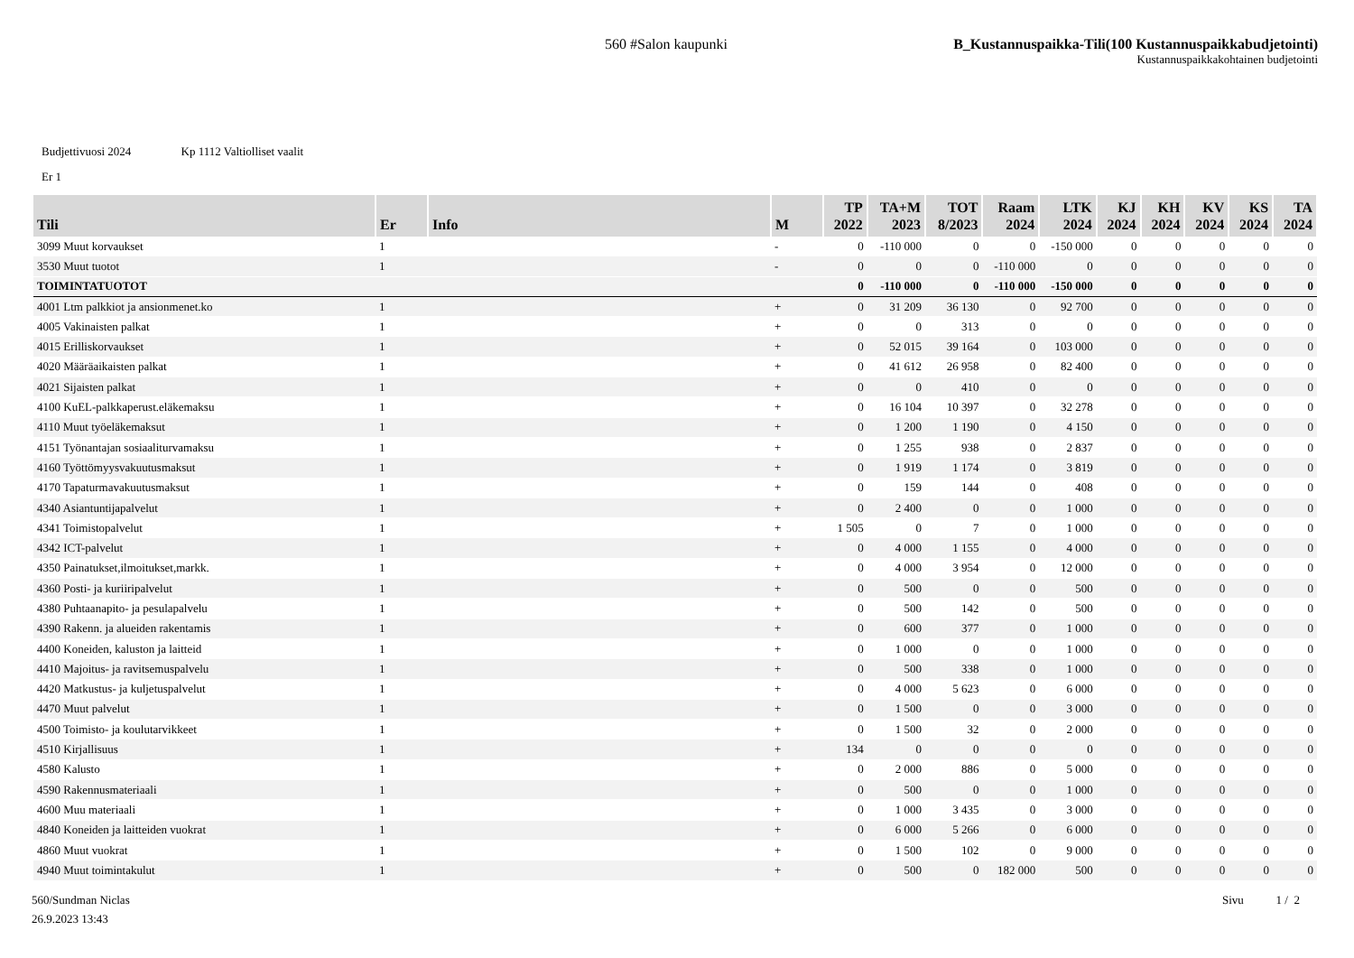560 #Salon kaupunki B_Kustannuspaikka-Tili(100 Kustannuspaikkabudjetointi)
Kustannuspaikkakohtainen budjetointi
Budjettivuosi 2024 Kp 1112 Valtiolliset vaalit
Er 1
| Tili | Er | Info | M | TP 2022 | TA+M 2023 | TOT 8/2023 | Raam 2024 | LTK 2024 | KJ 2024 | KH 2024 | KV 2024 | KS 2024 | TA 2024 |
| --- | --- | --- | --- | --- | --- | --- | --- | --- | --- | --- | --- | --- | --- |
| 3099 Muut korvaukset | 1 | | - | 0 | -110 000 | 0 | 0 | -150 000 | 0 | 0 | 0 | 0 | 0 |
| 3530 Muut tuotot | 1 | | - | 0 | 0 | 0 | -110 000 | 0 | 0 | 0 | 0 | 0 | 0 |
| TOIMINTATUOTOT | | | | 0 | -110 000 | 0 | -110 000 | -150 000 | 0 | 0 | 0 | 0 | 0 |
| 4001 Ltm palkkiot ja ansionmenet.ko | 1 | | + | 0 | 31 209 | 36 130 | 0 | 92 700 | 0 | 0 | 0 | 0 | 0 |
| 4005 Vakinaisten palkat | 1 | | + | 0 | 0 | 313 | 0 | 0 | 0 | 0 | 0 | 0 | 0 |
| 4015 Erilliskorvaukset | 1 | | + | 0 | 52 015 | 39 164 | 0 | 103 000 | 0 | 0 | 0 | 0 | 0 |
| 4020 Määräaikaisten palkat | 1 | | + | 0 | 41 612 | 26 958 | 0 | 82 400 | 0 | 0 | 0 | 0 | 0 |
| 4021 Sijaisten palkat | 1 | | + | 0 | 0 | 410 | 0 | 0 | 0 | 0 | 0 | 0 | 0 |
| 4100 KuEL-palkkaperust.eläkemaksu | 1 | | + | 0 | 16 104 | 10 397 | 0 | 32 278 | 0 | 0 | 0 | 0 | 0 |
| 4110 Muut työeläkemaksut | 1 | | + | 0 | 1 200 | 1 190 | 0 | 4 150 | 0 | 0 | 0 | 0 | 0 |
| 4151 Työnantajan sosiaaliturvamaksu | 1 | | + | 0 | 1 255 | 938 | 0 | 2 837 | 0 | 0 | 0 | 0 | 0 |
| 4160 Työttömyysvakuutusmaksut | 1 | | + | 0 | 1 919 | 1 174 | 0 | 3 819 | 0 | 0 | 0 | 0 | 0 |
| 4170 Tapaturmavakuutusmaksut | 1 | | + | 0 | 159 | 144 | 0 | 408 | 0 | 0 | 0 | 0 | 0 |
| 4340 Asiantuntijapalvelut | 1 | | + | 0 | 2 400 | 0 | 0 | 1 000 | 0 | 0 | 0 | 0 | 0 |
| 4341 Toimistopalvelut | 1 | | + | 1 505 | 0 | 7 | 0 | 1 000 | 0 | 0 | 0 | 0 | 0 |
| 4342 ICT-palvelut | 1 | | + | 0 | 4 000 | 1 155 | 0 | 4 000 | 0 | 0 | 0 | 0 | 0 |
| 4350 Painatukset,ilmoitukset,markk. | 1 | | + | 0 | 4 000 | 3 954 | 0 | 12 000 | 0 | 0 | 0 | 0 | 0 |
| 4360 Posti- ja kuriiripalvelut | 1 | | + | 0 | 500 | 0 | 0 | 500 | 0 | 0 | 0 | 0 | 0 |
| 4380 Puhtaanapito- ja pesulapalvelu | 1 | | + | 0 | 500 | 142 | 0 | 500 | 0 | 0 | 0 | 0 | 0 |
| 4390 Rakenn. ja alueiden rakentamis | 1 | | + | 0 | 600 | 377 | 0 | 1 000 | 0 | 0 | 0 | 0 | 0 |
| 4400 Koneiden, kaluston ja laitteid | 1 | | + | 0 | 1 000 | 0 | 0 | 1 000 | 0 | 0 | 0 | 0 | 0 |
| 4410 Majoitus- ja ravitsemuspalvelu | 1 | | + | 0 | 500 | 338 | 0 | 1 000 | 0 | 0 | 0 | 0 | 0 |
| 4420 Matkustus- ja kuljetuspalvelut | 1 | | + | 0 | 4 000 | 5 623 | 0 | 6 000 | 0 | 0 | 0 | 0 | 0 |
| 4470 Muut palvelut | 1 | | + | 0 | 1 500 | 0 | 0 | 3 000 | 0 | 0 | 0 | 0 | 0 |
| 4500 Toimisto- ja koulutarvikkeet | 1 | | + | 0 | 1 500 | 32 | 0 | 2 000 | 0 | 0 | 0 | 0 | 0 |
| 4510 Kirjallisuus | 1 | | + | 134 | 0 | 0 | 0 | 0 | 0 | 0 | 0 | 0 | 0 |
| 4580 Kalusto | 1 | | + | 0 | 2 000 | 886 | 0 | 5 000 | 0 | 0 | 0 | 0 | 0 |
| 4590 Rakennusmateriaali | 1 | | + | 0 | 500 | 0 | 0 | 1 000 | 0 | 0 | 0 | 0 | 0 |
| 4600 Muu materiaali | 1 | | + | 0 | 1 000 | 3 435 | 0 | 3 000 | 0 | 0 | 0 | 0 | 0 |
| 4840 Koneiden ja laitteiden vuokrat | 1 | | + | 0 | 6 000 | 5 266 | 0 | 6 000 | 0 | 0 | 0 | 0 | 0 |
| 4860 Muut vuokrat | 1 | | + | 0 | 1 500 | 102 | 0 | 9 000 | 0 | 0 | 0 | 0 | 0 |
| 4940 Muut toimintakulut | 1 | | + | 0 | 500 | 0 | 182 000 | 500 | 0 | 0 | 0 | 0 | 0 |
560/Sundman Niclas
26.9.2023 13:43
Sivu 1 / 2